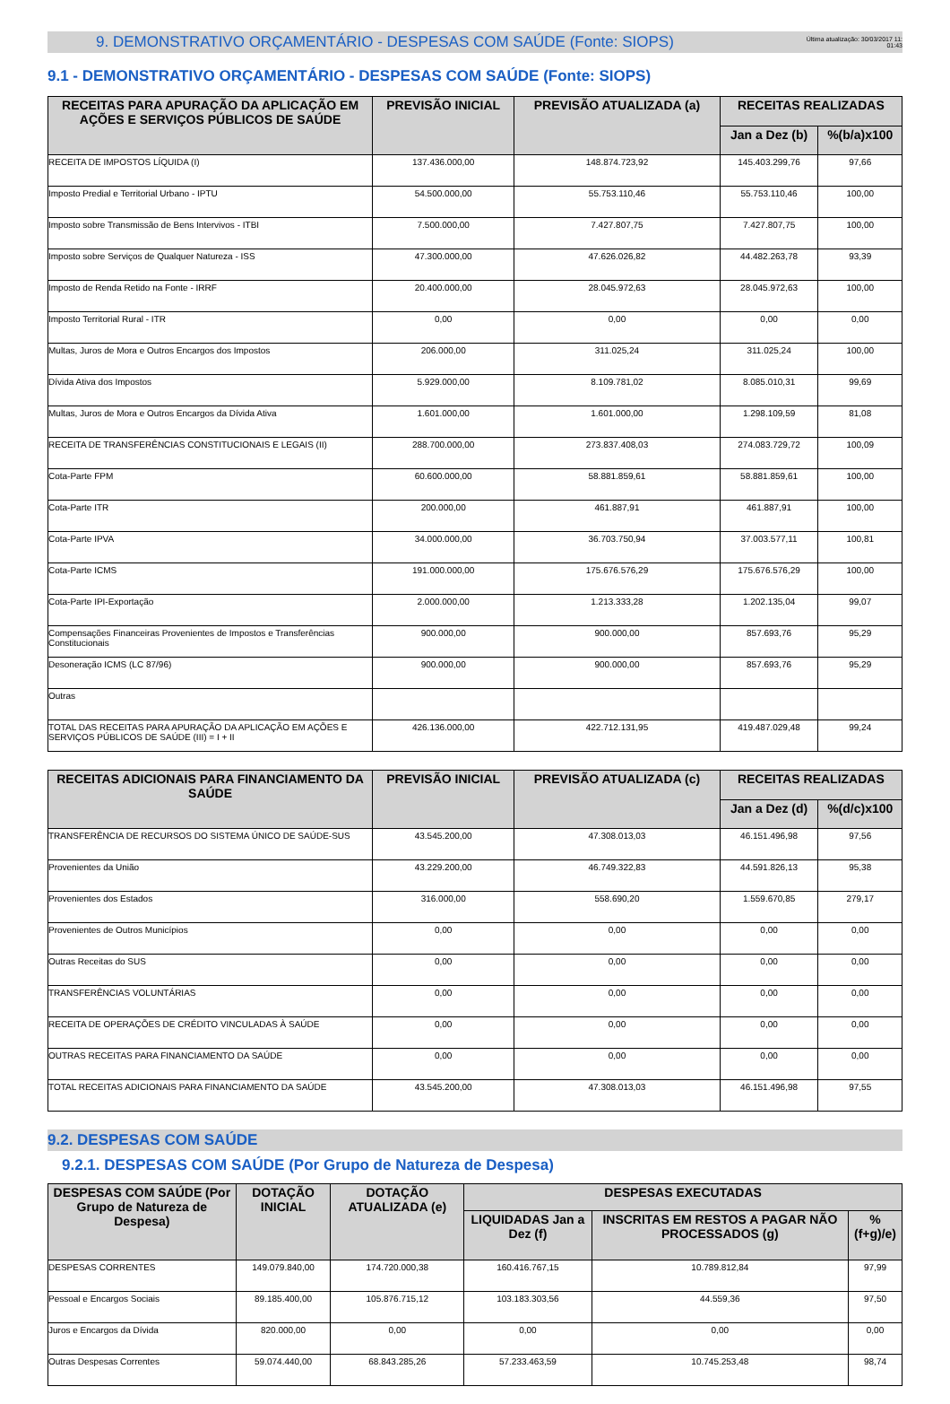9. DEMONSTRATIVO ORÇAMENTÁRIO - DESPESAS COM SAÚDE (Fonte: SIOPS)
Última atualização: 30/03/2017 11:
01:43
9.1 - DEMONSTRATIVO ORÇAMENTÁRIO - DESPESAS COM SAÚDE (Fonte: SIOPS)
| RECEITAS PARA APURAÇÃO DA APLICAÇÃO EM AÇÕES E SERVIÇOS PÚBLICOS DE SAÚDE | PREVISÃO INICIAL | PREVISÃO ATUALIZADA (a) | RECEITAS REALIZADAS | |
| --- | --- | --- | --- | --- |
| | | | Jan a Dez (b) | %(b/a)x100 |
| RECEITA DE IMPOSTOS LÍQUIDA (I) | 137.436.000,00 | 148.874.723,92 | 145.403.299,76 | 97,66 |
| Imposto Predial e Territorial Urbano - IPTU | 54.500.000,00 | 55.753.110,46 | 55.753.110,46 | 100,00 |
| Imposto sobre Transmissão de Bens Intervivos - ITBI | 7.500.000,00 | 7.427.807,75 | 7.427.807,75 | 100,00 |
| Imposto sobre Serviços de Qualquer Natureza - ISS | 47.300.000,00 | 47.626.026,82 | 44.482.263,78 | 93,39 |
| Imposto de Renda Retido na Fonte - IRRF | 20.400.000,00 | 28.045.972,63 | 28.045.972,63 | 100,00 |
| Imposto Territorial Rural - ITR | 0,00 | 0,00 | 0,00 | 0,00 |
| Multas, Juros de Mora e Outros Encargos dos Impostos | 206.000,00 | 311.025,24 | 311.025,24 | 100,00 |
| Dívida Ativa dos Impostos | 5.929.000,00 | 8.109.781,02 | 8.085.010,31 | 99,69 |
| Multas, Juros de Mora e Outros Encargos da Dívida Ativa | 1.601.000,00 | 1.601.000,00 | 1.298.109,59 | 81,08 |
| RECEITA DE TRANSFERÊNCIAS CONSTITUCIONAIS E LEGAIS (II) | 288.700.000,00 | 273.837.408,03 | 274.083.729,72 | 100,09 |
| Cota-Parte FPM | 60.600.000,00 | 58.881.859,61 | 58.881.859,61 | 100,00 |
| Cota-Parte ITR | 200.000,00 | 461.887,91 | 461.887,91 | 100,00 |
| Cota-Parte IPVA | 34.000.000,00 | 36.703.750,94 | 37.003.577,11 | 100,81 |
| Cota-Parte ICMS | 191.000.000,00 | 175.676.576,29 | 175.676.576,29 | 100,00 |
| Cota-Parte IPI-Exportação | 2.000.000,00 | 1.213.333,28 | 1.202.135,04 | 99,07 |
| Compensações Financeiras Provenientes de Impostos e Transferências Constitucionais | 900.000,00 | 900.000,00 | 857.693,76 | 95,29 |
| Desoneração ICMS (LC 87/96) | 900.000,00 | 900.000,00 | 857.693,76 | 95,29 |
| Outras | | | | |
| TOTAL DAS RECEITAS PARA APURAÇÃO DA APLICAÇÃO EM AÇÕES E SERVIÇOS PÚBLICOS DE SAÚDE (III) = I + II | 426.136.000,00 | 422.712.131,95 | 419.487.029,48 | 99,24 |
| RECEITAS ADICIONAIS PARA FINANCIAMENTO DA SAÚDE | PREVISÃO INICIAL | PREVISÃO ATUALIZADA (c) | RECEITAS REALIZADAS | |
| --- | --- | --- | --- | --- |
| | | | Jan a Dez (d) | %(d/c)x100 |
| TRANSFERÊNCIA DE RECURSOS DO SISTEMA ÚNICO DE SAÚDE-SUS | 43.545.200,00 | 47.308.013,03 | 46.151.496,98 | 97,56 |
| Provenientes da União | 43.229.200,00 | 46.749.322,83 | 44.591.826,13 | 95,38 |
| Provenientes dos Estados | 316.000,00 | 558.690,20 | 1.559.670,85 | 279,17 |
| Provenientes de Outros Municípios | 0,00 | 0,00 | 0,00 | 0,00 |
| Outras Receitas do SUS | 0,00 | 0,00 | 0,00 | 0,00 |
| TRANSFERÊNCIAS VOLUNTÁRIAS | 0,00 | 0,00 | 0,00 | 0,00 |
| RECEITA DE OPERAÇÕES DE CRÉDITO VINCULADAS À SAÚDE | 0,00 | 0,00 | 0,00 | 0,00 |
| OUTRAS RECEITAS PARA FINANCIAMENTO DA SAÚDE | 0,00 | 0,00 | 0,00 | 0,00 |
| TOTAL RECEITAS ADICIONAIS PARA FINANCIAMENTO DA SAÚDE | 43.545.200,00 | 47.308.013,03 | 46.151.496,98 | 97,55 |
9.2. DESPESAS COM SAÚDE
9.2.1. DESPESAS COM SAÚDE (Por Grupo de Natureza de Despesa)
| DESPESAS COM SAÚDE (Por Grupo de Natureza de Despesa) | DOTAÇÃO INICIAL | DOTAÇÃO ATUALIZADA (e) | DESPESAS EXECUTADAS | | |
| --- | --- | --- | --- | --- | --- |
| | | | LIQUIDADAS Jan a Dez (f) | INSCRITAS EM RESTOS A PAGAR NÃO PROCESSADOS (g) | % (f+g)/e) |
| DESPESAS CORRENTES | 149.079.840,00 | 174.720.000,38 | 160.416.767,15 | 10.789.812,84 | 97,99 |
| Pessoal e Encargos Sociais | 89.185.400,00 | 105.876.715,12 | 103.183.303,56 | 44.559,36 | 97,50 |
| Juros e Encargos da Dívida | 820.000,00 | 0,00 | 0,00 | 0,00 | 0,00 |
| Outras Despesas Correntes | 59.074.440,00 | 68.843.285,26 | 57.233.463,59 | 10.745.253,48 | 98,74 |